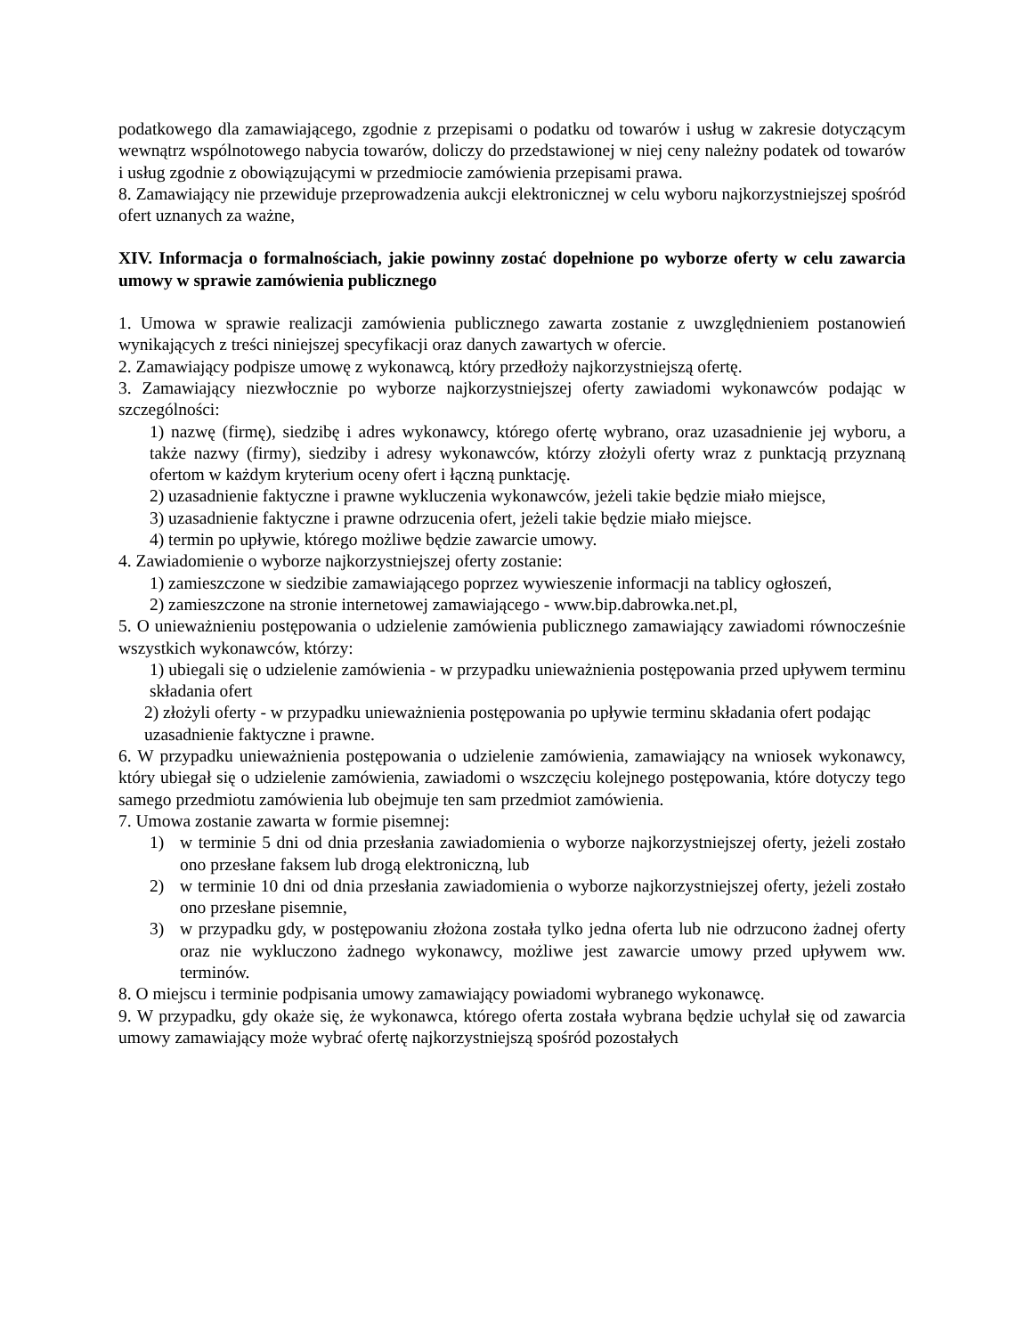podatkowego dla zamawiającego, zgodnie z przepisami o podatku od towarów i usług w zakresie dotyczącym wewnątrz wspólnotowego nabycia towarów, doliczy do przedstawionej w niej ceny należny podatek od towarów i usług zgodnie z obowiązującymi w przedmiocie zamówienia przepisami prawa.
8. Zamawiający nie przewiduje przeprowadzenia aukcji elektronicznej w celu wyboru najkorzystniejszej spośród ofert uznanych za ważne,
XIV. Informacja o formalnościach, jakie powinny zostać dopełnione po wyborze oferty w celu zawarcia umowy w sprawie zamówienia publicznego
1. Umowa w sprawie realizacji zamówienia publicznego zawarta zostanie z uwzględnieniem postanowień wynikających z treści niniejszej specyfikacji oraz danych zawartych w ofercie.
2. Zamawiający podpisze umowę z wykonawcą, który przedłoży najkorzystniejszą ofertę.
3. Zamawiający niezwłocznie po wyborze najkorzystniejszej oferty zawiadomi wykonawców podając w szczególności:
1) nazwę (firmę), siedzibę i adres wykonawcy, którego ofertę wybrano, oraz uzasadnienie jej wyboru, a także nazwy (firmy), siedziby i adresy wykonawców, którzy złożyli oferty wraz z punktacją przyznaną ofertom w każdym kryterium oceny ofert i łączną punktację.
2) uzasadnienie faktyczne i prawne wykluczenia wykonawców, jeżeli takie będzie miało miejsce,
3) uzasadnienie faktyczne i prawne odrzucenia ofert, jeżeli takie będzie miało miejsce.
4) termin po upływie, którego możliwe będzie zawarcie umowy.
4. Zawiadomienie o wyborze najkorzystniejszej oferty zostanie:
1) zamieszczone w siedzibie zamawiającego poprzez wywieszenie informacji na tablicy ogłoszeń,
2) zamieszczone na stronie internetowej zamawiającego - www.bip.dabrowka.net.pl,
5. O unieważnieniu postępowania o udzielenie zamówienia publicznego zamawiający zawiadomi równocześnie wszystkich wykonawców, którzy:
1) ubiegali się o udzielenie zamówienia - w przypadku unieważnienia postępowania przed upływem terminu składania ofert
2) złożyli oferty - w przypadku unieważnienia postępowania po upływie terminu składania ofert podając uzasadnienie faktyczne i prawne.
6. W przypadku unieważnienia postępowania o udzielenie zamówienia, zamawiający na wniosek wykonawcy, który ubiegał się o udzielenie zamówienia, zawiadomi o wszczęciu kolejnego postępowania, które dotyczy tego samego przedmiotu zamówienia lub obejmuje ten sam przedmiot zamówienia.
7. Umowa zostanie zawarta w formie pisemnej:
1) w terminie 5 dni od dnia przesłania zawiadomienia o wyborze najkorzystniejszej oferty, jeżeli zostało ono przesłane faksem lub drogą elektroniczną, lub
2) w terminie 10 dni od dnia przesłania zawiadomienia o wyborze najkorzystniejszej oferty, jeżeli zostało ono przesłane pisemnie,
3) w przypadku gdy, w postępowaniu złożona została tylko jedna oferta lub nie odrzucono żadnej oferty oraz nie wykluczono żadnego wykonawcy, możliwe jest zawarcie umowy przed upływem ww. terminów.
8. O miejscu i terminie podpisania umowy zamawiający powiadomi wybranego wykonawcę.
9. W przypadku, gdy okaże się, że wykonawca, którego oferta została wybrana będzie uchylał się od zawarcia umowy zamawiający może wybrać ofertę najkorzystniejszą spośród pozostałych